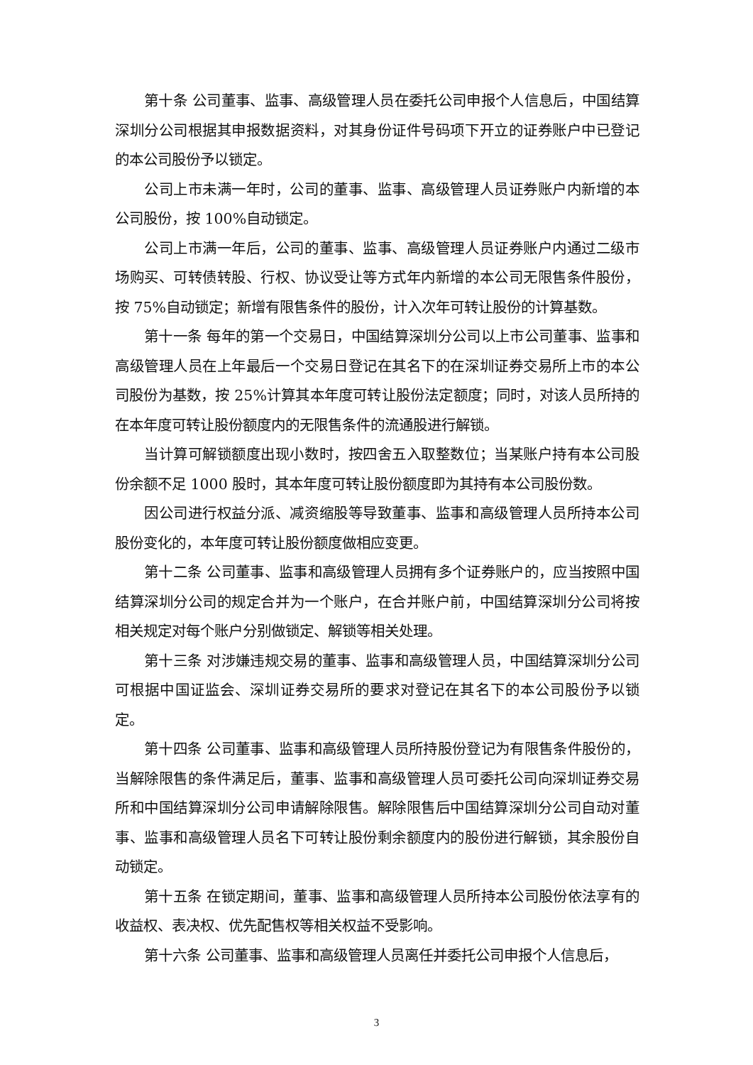第十条 公司董事、监事、高级管理人员在委托公司申报个人信息后，中国结算深圳分公司根据其申报数据资料，对其身份证件号码项下开立的证券账户中已登记的本公司股份予以锁定。
公司上市未满一年时，公司的董事、监事、高级管理人员证券账户内新增的本公司股份，按 100%自动锁定。
公司上市满一年后，公司的董事、监事、高级管理人员证券账户内通过二级市场购买、可转债转股、行权、协议受让等方式年内新增的本公司无限售条件股份，按 75%自动锁定；新增有限售条件的股份，计入次年可转让股份的计算基数。
第十一条 每年的第一个交易日，中国结算深圳分公司以上市公司董事、监事和高级管理人员在上年最后一个交易日登记在其名下的在深圳证券交易所上市的本公司股份为基数，按 25%计算其本年度可转让股份法定额度；同时，对该人员所持的在本年度可转让股份额度内的无限售条件的流通股进行解锁。
当计算可解锁额度出现小数时，按四舍五入取整数位；当某账户持有本公司股份余额不足 1000 股时，其本年度可转让股份额度即为其持有本公司股份数。
因公司进行权益分派、减资缩股等导致董事、监事和高级管理人员所持本公司股份变化的，本年度可转让股份额度做相应变更。
第十二条 公司董事、监事和高级管理人员拥有多个证券账户的，应当按照中国结算深圳分公司的规定合并为一个账户，在合并账户前，中国结算深圳分公司将按相关规定对每个账户分别做锁定、解锁等相关处理。
第十三条 对涉嫌违规交易的董事、监事和高级管理人员，中国结算深圳分公司可根据中国证监会、深圳证券交易所的要求对登记在其名下的本公司股份予以锁定。
第十四条 公司董事、监事和高级管理人员所持股份登记为有限售条件股份的，当解除限售的条件满足后，董事、监事和高级管理人员可委托公司向深圳证券交易所和中国结算深圳分公司申请解除限售。解除限售后中国结算深圳分公司自动对董事、监事和高级管理人员名下可转让股份剩余额度内的股份进行解锁，其余股份自动锁定。
第十五条 在锁定期间，董事、监事和高级管理人员所持本公司股份依法享有的收益权、表决权、优先配售权等相关权益不受影响。
第十六条 公司董事、监事和高级管理人员离任并委托公司申报个人信息后，
3